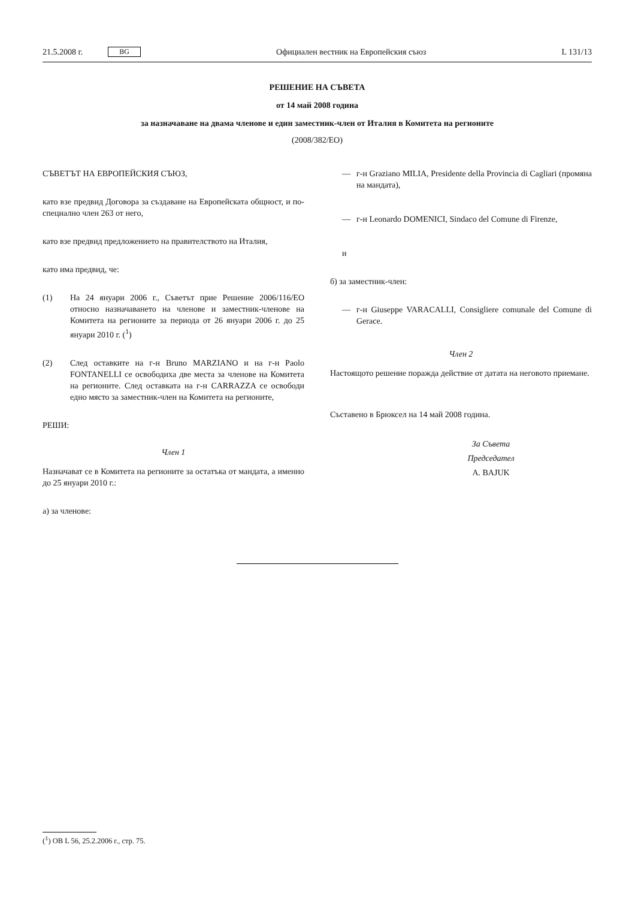21.5.2008 г. BG Официален вестник на Европейския съюз L 131/13
РЕШЕНИЕ НА СЪВЕТА
от 14 май 2008 година
за назначаване на двама членове и един заместник-член от Италия в Комитета на регионите
(2008/382/ЕО)
СЪВЕТЪТ НА ЕВРОПЕЙСКИЯ СЪЮЗ,
като взе предвид Договора за създаване на Европейската общност, и по-специално член 263 от него,
като взе предвид предложението на правителството на Италия,
като има предвид, че:
(1) На 24 януари 2006 г., Съветът прие Решение 2006/116/ЕО относно назначаването на членове и заместник-членове на Комитета на регионите за периода от 26 януари 2006 г. до 25 януари 2010 г. (<sup>1</sup>)
(2) След оставките на г-н Bruno MARZIANO и на г-н Paolo FONTANELLI се освободиха две места за членове на Комитета на регионите. След оставката на г-н CARRAZZA се освободи едно място за заместник-член на Комитета на регионите,
РЕШИ:
Член 1
Назначават се в Комитета на регионите за остатъка от мандата, а именно до 25 януари 2010 г.:
а) за членове:
— г-н Graziano MILIA, Presidente della Provincia di Cagliari (промяна на мандата),
— г-н Leonardo DOMENICI, Sindaco del Comune di Firenze,
и
б) за заместник-член:
— г-н Giuseppe VARACALLI, Consigliere comunale del Comune di Gerace.
Член 2
Настоящото решение поражда действие от датата на неговото приемане.
Съставено в Брюксел на 14 май 2008 година.
За Съвета
Председател
A. BAJUK
(<sup>1</sup>) ОВ L 56, 25.2.2006 г., стр. 75.